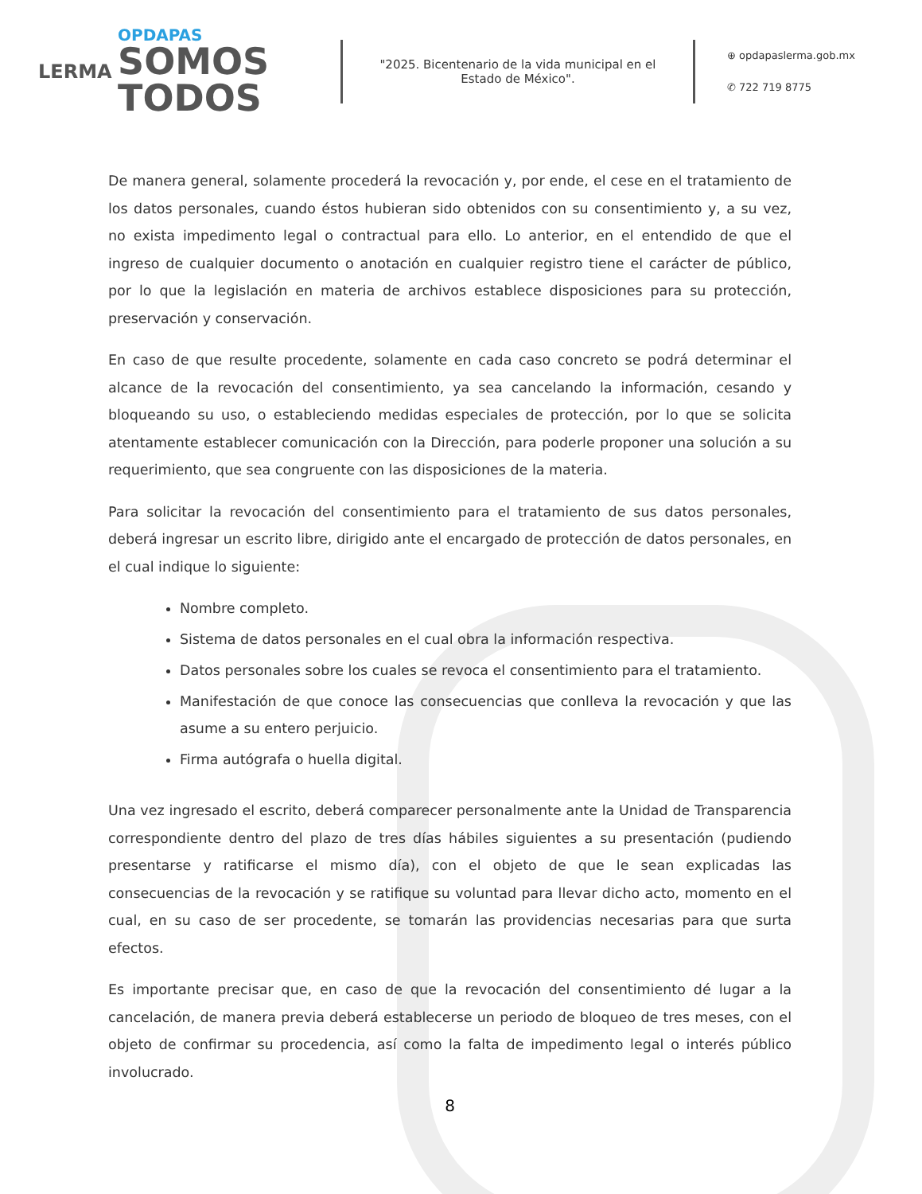LERMA
OPDAPAS
SOMOS
TODOS
"2025. Bicentenario de la vida municipal en el Estado de México".
⊕ opdapaslerma.gob.mx
✆ 722 719 8775
De manera general, solamente procederá la revocación y, por ende, el cese en el tratamiento de los datos personales, cuando éstos hubieran sido obtenidos con su consentimiento y, a su vez, no exista impedimento legal o contractual para ello. Lo anterior, en el entendido de que el ingreso de cualquier documento o anotación en cualquier registro tiene el carácter de público, por lo que la legislación en materia de archivos establece disposiciones para su protección, preservación y conservación.
En caso de que resulte procedente, solamente en cada caso concreto se podrá determinar el alcance de la revocación del consentimiento, ya sea cancelando la información, cesando y bloqueando su uso, o estableciendo medidas especiales de protección, por lo que se solicita atentamente establecer comunicación con la Dirección, para poderle proponer una solución a su requerimiento, que sea congruente con las disposiciones de la materia.
Para solicitar la revocación del consentimiento para el tratamiento de sus datos personales, deberá ingresar un escrito libre, dirigido ante el encargado de protección de datos personales, en el cual indique lo siguiente:
Nombre completo.
Sistema de datos personales en el cual obra la información respectiva.
Datos personales sobre los cuales se revoca el consentimiento para el tratamiento.
Manifestación de que conoce las consecuencias que conlleva la revocación y que las asume a su entero perjuicio.
Firma autógrafa o huella digital.
Una vez ingresado el escrito, deberá comparecer personalmente ante la Unidad de Transparencia correspondiente dentro del plazo de tres días hábiles siguientes a su presentación (pudiendo presentarse y ratificarse el mismo día), con el objeto de que le sean explicadas las consecuencias de la revocación y se ratifique su voluntad para llevar dicho acto, momento en el cual, en su caso de ser procedente, se tomarán las providencias necesarias para que surta efectos.
Es importante precisar que, en caso de que la revocación del consentimiento dé lugar a la cancelación, de manera previa deberá establecerse un periodo de bloqueo de tres meses, con el objeto de confirmar su procedencia, así como la falta de impedimento legal o interés público involucrado.
8